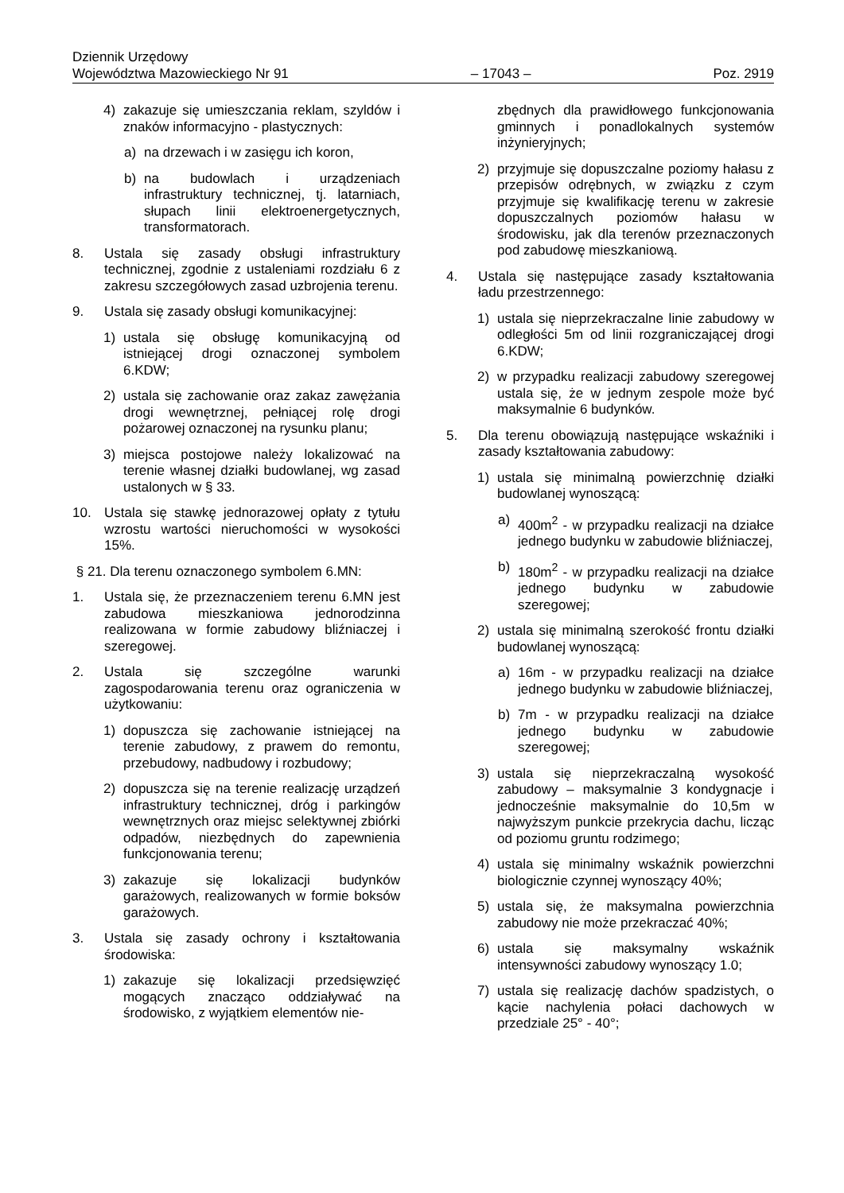Dziennik Urzędowy
Województwa Mazowieckiego Nr 91 – 17043 – Poz. 2919
4) zakazuje się umieszczania reklam, szyldów i znaków informacyjno - plastycznych:
a) na drzewach i w zasięgu ich koron,
b) na budowlach i urządzeniach infrastruktury technicznej, tj. latarniach, słupach linii elektroenergetycznych, transformatorach.
8. Ustala się zasady obsługi infrastruktury technicznej, zgodnie z ustaleniami rozdziału 6 z zakresu szczegółowych zasad uzbrojenia terenu.
9. Ustala się zasady obsługi komunikacyjnej:
1) ustala się obsługę komunikacyjną od istniejącej drogi oznaczonej symbolem 6.KDW;
2) ustala się zachowanie oraz zakaz zawężania drogi wewnętrznej, pełniącej rolę drogi pożarowej oznaczonej na rysunku planu;
3) miejsca postojowe należy lokalizować na terenie własnej działki budowlanej, wg zasad ustalonych w § 33.
10. Ustala się stawkę jednorazowej opłaty z tytułu wzrostu wartości nieruchomości w wysokości 15%.
§ 21. Dla terenu oznaczonego symbolem 6.MN:
1. Ustala się, że przeznaczeniem terenu 6.MN jest zabudowa mieszkaniowa jednorodzinna realizowana w formie zabudowy bliźniaczej i szeregowej.
2. Ustala się szczególne warunki zagospodarowania terenu oraz ograniczenia w użytkowaniu:
1) dopuszcza się zachowanie istniejącej na terenie zabudowy, z prawem do remontu, przebudowy, nadbudowy i rozbudowy;
2) dopuszcza się na terenie realizację urządzeń infrastruktury technicznej, dróg i parkingów wewnętrznych oraz miejsc selektywnej zbiórki odpadów, niezbędnych do zapewnienia funkcjonowania terenu;
3) zakazuje się lokalizacji budynków garażowych, realizowanych w formie boksów garażowych.
3. Ustala się zasady ochrony i kształtowania środowiska:
1) zakazuje się lokalizacji przedsięwzięć mogących znacząco oddziaływać na środowisko, z wyjątkiem elementów nie-
zbędnych dla prawidłowego funkcjonowania gminnych i ponadlokalnych systemów inżynieryjnych;
2) przyjmuje się dopuszczalne poziomy hałasu z przepisów odrębnych, w związku z czym przyjmuje się kwalifikację terenu w zakresie dopuszczalnych poziomów hałasu w środowisku, jak dla terenów przeznaczonych pod zabudowę mieszkaniową.
4. Ustala się następujące zasady kształtowania ładu przestrzennego:
1) ustala się nieprzekraczalne linie zabudowy w odległości 5m od linii rozgraniczającej drogi 6.KDW;
2) w przypadku realizacji zabudowy szeregowej ustala się, że w jednym zespole może być maksymalnie 6 budynków.
5. Dla terenu obowiązują następujące wskaźniki i zasady kształtowania zabudowy:
1) ustala się minimalną powierzchnię działki budowlanej wynoszącą:
a) 400m<sup>2</sup> - w przypadku realizacji na działce jednego budynku w zabudowie bliźniaczej,
b) 180m<sup>2</sup> - w przypadku realizacji na działce jednego budynku w zabudowie szeregowej;
2) ustala się minimalną szerokość frontu działki budowlanej wynoszącą:
a) 16m - w przypadku realizacji na działce jednego budynku w zabudowie bliźniaczej,
b) 7m - w przypadku realizacji na działce jednego budynku w zabudowie szeregowej;
3) ustala się nieprzekraczalną wysokość zabudowy – maksymalnie 3 kondygnacje i jednocześnie maksymalnie do 10,5m w najwyższym punkcie przekrycia dachu, licząc od poziomu gruntu rodzimego;
4) ustala się minimalny wskaźnik powierzchni biologicznie czynnej wynoszący 40%;
5) ustala się, że maksymalna powierzchnia zabudowy nie może przekraczać 40%;
6) ustala się maksymalny wskaźnik intensywności zabudowy wynoszący 1.0;
7) ustala się realizację dachów spadzistych, o kącie nachylenia połaci dachowych w przedziale 25° - 40°;